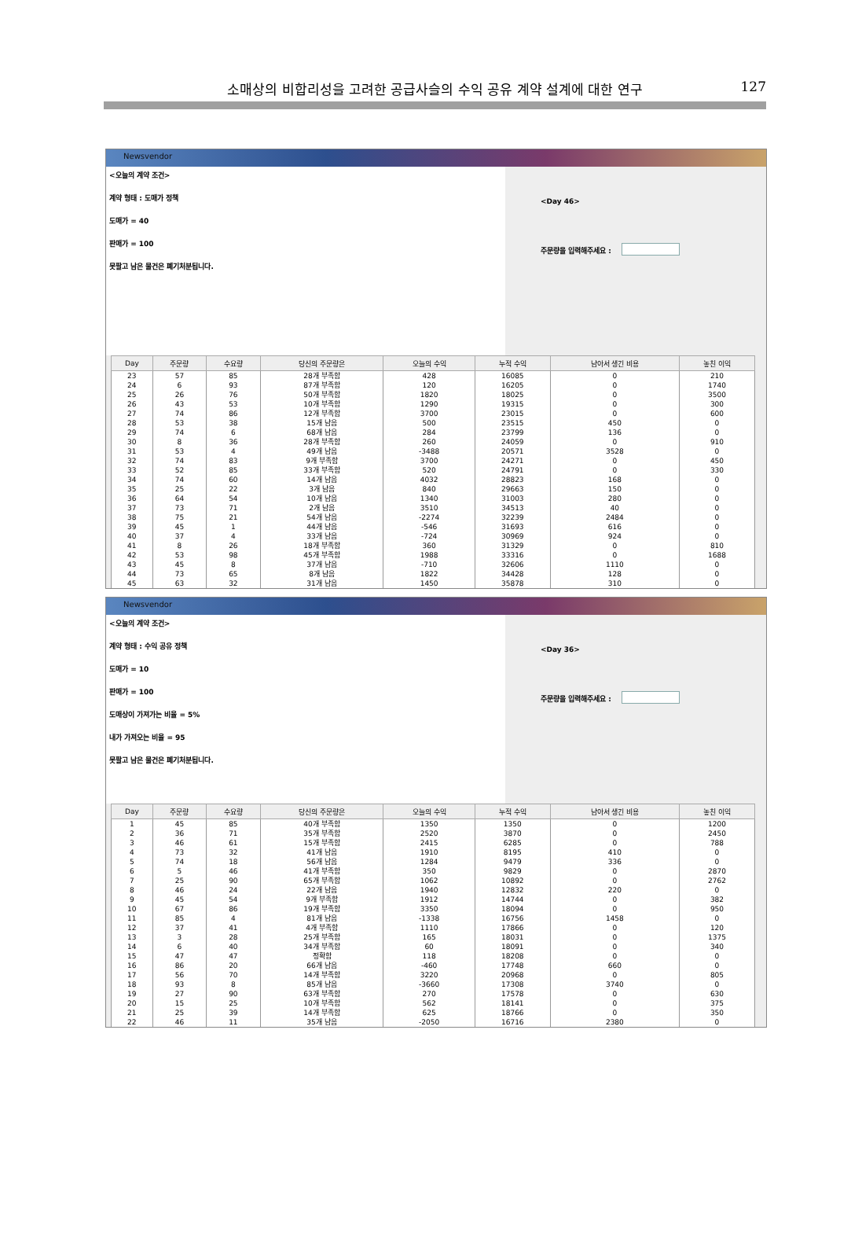소매상의 비합리성을 고려한 공급사슬의 수익 공유 계약 설계에 대한 연구
127
Newsvendor
<오늘의 계약 조건>
계약 형태 : 도매가 정책
도매가 = 40
판매가 = 100
못팔고 남은 물건은 폐기처분됩니다.
<Day 46>
주문량을 입력해주세요 :
| Day | 주문량 | 수요량 | 당신의 주문량은 | 오늘의 수익 | 누적 수익 | 남아서 생긴 비용 | 놓친 이익 |
| --- | --- | --- | --- | --- | --- | --- | --- |
| 23 | 57 | 85 | 28개 부족함 | 428 | 16085 | 0 | 210 |
| 24 | 6 | 93 | 87개 부족함 | 120 | 16205 | 0 | 1740 |
| 25 | 26 | 76 | 50개 부족함 | 1820 | 18025 | 0 | 3500 |
| 26 | 43 | 53 | 10개 부족함 | 1290 | 19315 | 0 | 300 |
| 27 | 74 | 86 | 12개 부족함 | 3700 | 23015 | 0 | 600 |
| 28 | 53 | 38 | 15개 남음 | 500 | 23515 | 450 | 0 |
| 29 | 74 | 6 | 68개 남음 | 284 | 23799 | 136 | 0 |
| 30 | 8 | 36 | 28개 부족함 | 260 | 24059 | 0 | 910 |
| 31 | 53 | 4 | 49개 남음 | -3488 | 20571 | 3528 | 0 |
| 32 | 74 | 83 | 9개 부족함 | 3700 | 24271 | 0 | 450 |
| 33 | 52 | 85 | 33개 부족함 | 520 | 24791 | 0 | 330 |
| 34 | 74 | 60 | 14개 남음 | 4032 | 28823 | 168 | 0 |
| 35 | 25 | 22 | 3개 남음 | 840 | 29663 | 150 | 0 |
| 36 | 64 | 54 | 10개 남음 | 1340 | 31003 | 280 | 0 |
| 37 | 73 | 71 | 2개 남음 | 3510 | 34513 | 40 | 0 |
| 38 | 75 | 21 | 54개 남음 | -2274 | 32239 | 2484 | 0 |
| 39 | 45 | 1 | 44개 남음 | -546 | 31693 | 616 | 0 |
| 40 | 37 | 4 | 33개 남음 | -724 | 30969 | 924 | 0 |
| 41 | 8 | 26 | 18개 부족함 | 360 | 31329 | 0 | 810 |
| 42 | 53 | 98 | 45개 부족함 | 1988 | 33316 | 0 | 1688 |
| 43 | 45 | 8 | 37개 남음 | -710 | 32606 | 1110 | 0 |
| 44 | 73 | 65 | 8개 남음 | 1822 | 34428 | 128 | 0 |
| 45 | 63 | 32 | 31개 남음 | 1450 | 35878 | 310 | 0 |
Newsvendor
<오늘의 계약 조건>
계약 형태 : 수익 공유 정책
도매가 = 10
판매가 = 100
도매상이 가져가는 비율 = 5%
내가 가져오는 비율 = 95
못팔고 남은 물건은 폐기처분됩니다.
<Day 36>
주문량을 입력해주세요 :
| Day | 주문량 | 수요량 | 당신의 주문량은 | 오늘의 수익 | 누적 수익 | 남아서 생긴 비용 | 놓친 이익 |
| --- | --- | --- | --- | --- | --- | --- | --- |
| 1 | 45 | 85 | 40개 부족함 | 1350 | 1350 | 0 | 1200 |
| 2 | 36 | 71 | 35개 부족함 | 2520 | 3870 | 0 | 2450 |
| 3 | 46 | 61 | 15개 부족함 | 2415 | 6285 | 0 | 788 |
| 4 | 73 | 32 | 41개 남음 | 1910 | 8195 | 410 | 0 |
| 5 | 74 | 18 | 56개 남음 | 1284 | 9479 | 336 | 0 |
| 6 | 5 | 46 | 41개 부족함 | 350 | 9829 | 0 | 2870 |
| 7 | 25 | 90 | 65개 부족함 | 1062 | 10892 | 0 | 2762 |
| 8 | 46 | 24 | 22개 남음 | 1940 | 12832 | 220 | 0 |
| 9 | 45 | 54 | 9개 부족함 | 1912 | 14744 | 0 | 382 |
| 10 | 67 | 86 | 19개 부족함 | 3350 | 18094 | 0 | 950 |
| 11 | 85 | 4 | 81개 남음 | -1338 | 16756 | 1458 | 0 |
| 12 | 37 | 41 | 4개 부족함 | 1110 | 17866 | 0 | 120 |
| 13 | 3 | 28 | 25개 부족함 | 165 | 18031 | 0 | 1375 |
| 14 | 6 | 40 | 34개 부족함 | 60 | 18091 | 0 | 340 |
| 15 | 47 | 47 | 정확함 | 118 | 18208 | 0 | 0 |
| 16 | 86 | 20 | 66개 남음 | -460 | 17748 | 660 | 0 |
| 17 | 56 | 70 | 14개 부족함 | 3220 | 20968 | 0 | 805 |
| 18 | 93 | 8 | 85개 남음 | -3660 | 17308 | 3740 | 0 |
| 19 | 27 | 90 | 63개 부족함 | 270 | 17578 | 0 | 630 |
| 20 | 15 | 25 | 10개 부족함 | 562 | 18141 | 0 | 375 |
| 21 | 25 | 39 | 14개 부족함 | 625 | 18766 | 0 | 350 |
| 22 | 46 | 11 | 35개 남음 | -2050 | 16716 | 2380 | 0 |